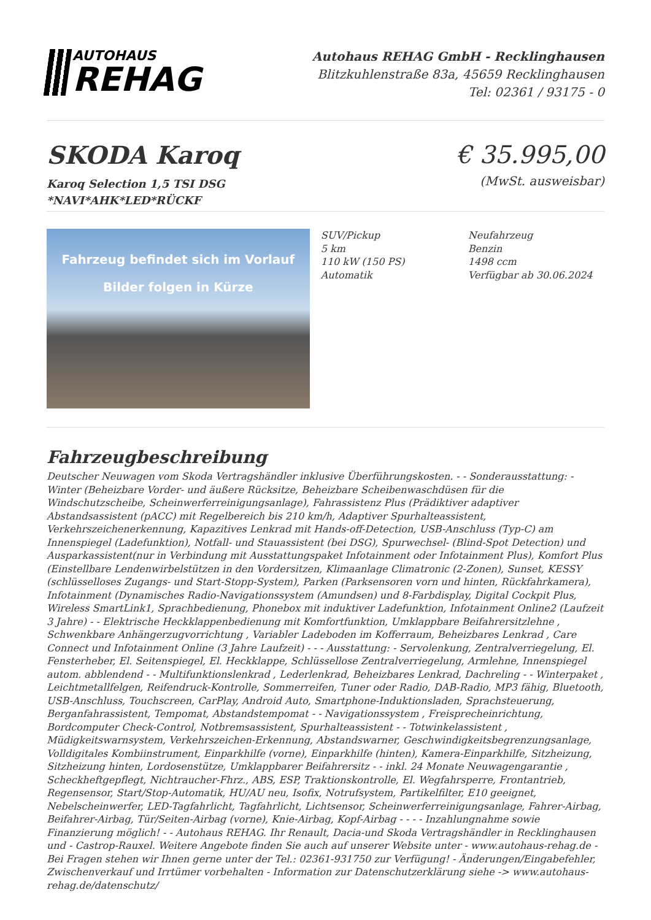AUTOHAUS
REHAG
Autohaus REHAG GmbH - Recklinghausen
Blitzkuhlenstraße 83a, 45659 Recklinghausen
Tel: 02361 / 93175 - 0
SKODA Karoq
Karoq Selection 1,5 TSI DSG
*NAVI*AHK*LED*RÜCKF
€ 35.995,00
(MwSt. ausweisbar)
Fahrzeug befindet sich im Vorlauf
Bilder folgen in Kürze
SUV/Pickup
5 km
110 kW (150 PS)
Automatik
Neufahrzeug
Benzin
1498 ccm
Verfügbar ab 30.06.2024
Fahrzeugbeschreibung
Deutscher Neuwagen vom Skoda Vertragshändler inklusive Überführungskosten. - - Sonderausstattung: - Winter (Beheizbare Vorder- und äußere Rücksitze, Beheizbare Scheibenwaschdüsen für die Windschutzscheibe, Scheinwerferreinigungsanlage), Fahrassistenz Plus (Prädiktiver adaptiver Abstandsassistent (pACC) mit Regelbereich bis 210 km/h, Adaptiver Spurhalteassistent, Verkehrszeichenerkennung, Kapazitives Lenkrad mit Hands-off-Detection, USB-Anschluss (Typ-C) am Innenspiegel (Ladefunktion), Notfall- und Stauassistent (bei DSG), Spurwechsel- (Blind-Spot Detection) und Ausparkassistent(nur in Verbindung mit Ausstattungspaket Infotainment oder Infotainment Plus), Komfort Plus (Einstellbare Lendenwirbelstützen in den Vordersitzen, Klimaanlage Climatronic (2-Zonen), Sunset, KESSY (schlüsselloses Zugangs- und Start-Stopp-System), Parken (Parksensoren vorn und hinten, Rückfahrkamera), Infotainment (Dynamisches Radio-Navigationssystem (Amundsen) und 8-Farbdisplay, Digital Cockpit Plus, Wireless SmartLink1, Sprachbedienung, Phonebox mit induktiver Ladefunktion, Infotainment Online2 (Laufzeit 3 Jahre) - - Elektrische Heckklappenbedienung mit Komfortfunktion, Umklappbare Beifahrersitzlehne , Schwenkbare Anhängerzugvorrichtung , Variabler Ladeboden im Kofferraum, Beheizbares Lenkrad , Care Connect und Infotainment Online (3 Jahre Laufzeit) - - - Ausstattung: - Servolenkung, Zentralverriegelung, El. Fensterheber, El. Seitenspiegel, El. Heckklappe, Schlüssellose Zentralverriegelung, Armlehne, Innenspiegel autom. abblendend - - Multifunktionslenkrad , Lederlenkrad, Beheizbares Lenkrad, Dachreling - - Winterpaket , Leichtmetallfelgen, Reifendruck-Kontrolle, Sommerreifen, Tuner oder Radio, DAB-Radio, MP3 fähig, Bluetooth, USB-Anschluss, Touchscreen, CarPlay, Android Auto, Smartphone-Induktionsladen, Sprachsteuerung, Berganfahrassistent, Tempomat, Abstandstempomat - - Navigationssystem , Freisprecheinrichtung, Bordcomputer Check-Control, Notbremsassistent, Spurhalteassistent - - Totwinkelassistent , Müdigkeitswarnsystem, Verkehrszeichen-Erkennung, Abstandswarner, Geschwindigkeitsbegrenzungsanlage, Volldigitales Kombiinstrument, Einparkhilfe (vorne), Einparkhilfe (hinten), Kamera-Einparkhilfe, Sitzheizung, Sitzheizung hinten, Lordosenstütze, Umklappbarer Beifahrersitz - - inkl. 24 Monate Neuwagengarantie , Scheckheftgepflegt, Nichtraucher-Fhrz., ABS, ESP, Traktionskontrolle, El. Wegfahrsperre, Frontantrieb, Regensensor, Start/Stop-Automatik, HU/AU neu, Isofix, Notrufsystem, Partikelfilter, E10 geeignet, Nebelscheinwerfer, LED-Tagfahrlicht, Tagfahrlicht, Lichtsensor, Scheinwerferreinigungsanlage, Fahrer-Airbag, Beifahrer-Airbag, Tür/Seiten-Airbag (vorne), Knie-Airbag, Kopf-Airbag - - - - Inzahlungnahme sowie Finanzierung möglich! - - Autohaus REHAG. Ihr Renault, Dacia-und Skoda Vertragshändler in Recklinghausen und - Castrop-Rauxel. Weitere Angebote finden Sie auch auf unserer Website unter - www.autohaus-rehag.de - Bei Fragen stehen wir Ihnen gerne unter der Tel.: 02361-931750 zur Verfügung! - Änderungen/Eingabefehler, Zwischenverkauf und Irrtümer vorbehalten - Information zur Datenschutzerklärung siehe -> www.autohaus-rehag.de/datenschutz/